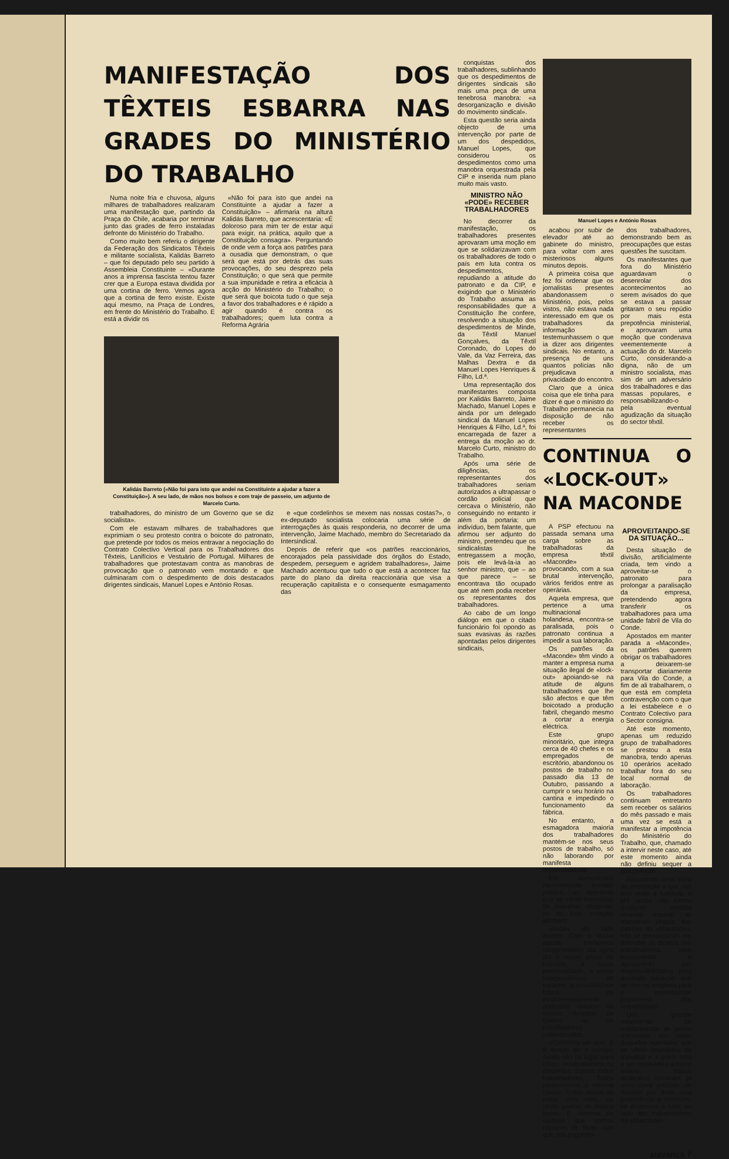MANIFESTAÇÃO DOS TÊXTEIS ESBARRA NAS GRADES DO MINISTÉRIO DO TRABALHO
Numa noite fria e chuvosa, alguns milhares de trabalhadores realizaram uma manifestação que, partindo da Praça do Chile, acabaria por terminar junto das grades de ferro instaladas defronte do Ministério do Trabalho.
Como muito bem referiu o dirigente da Federação dos Sindicatos Têxteis e militante socialista, Kalidás Barreto – que foi deputado pelo seu partido à Assembleia Constituinte – «Durante anos a imprensa fascista tentou fazer crer que a Europa estava dividida por uma cortina de ferro. Vemos agora que a cortina de ferro existe. Existe aqui mesmo, na Praça de Londres, em frente do Ministério do Trabalho. E está a dividir os
«Não foi para isto que andei na Constituinte a ajudar a fazer a Constituição» – afirmaria na altura Kalidás Barreto, que acrescentaria: «É doloroso para mim ter de estar aqui para exigir, na prática, aquilo que a Constituição consagra». Perguntando de onde vem a força aos patrões para a ousadia que demonstram, o que será que está por detrás das suas provocações, do seu desprezo pela Constituição; o que será que permite a sua impunidade e retira a eficácia à acção do Ministério do Trabalho; o que será que boicota tudo o que seja a favor dos trabalhadores e é rápido a agir quando é contra os trabalhadores; quem luta contra a Reforma Agrária
Kalidás Barreto («Não foi para isto que andei na Constituinte a ajudar a fazer a Constituição»). A seu lado, de mãos nos bolsos e com traje de passeio, um adjunto de Marcelo Curto.
trabalhadores, do ministro de um Governo que se diz socialista».
Com ele estavam milhares de trabalhadores que exprimiam o seu protesto contra o boicote do patronato, que pretende por todos os meios entravar a negociação do Contrato Colectivo Vertical para os Trabalhadores dos Têxteis, Lanifícios e Vestuário de Portugal. Milhares de trabalhadores que protestavam contra as manobras de provocação que o patronato vem montando e que culminaram com o despedimento de dois destacados dirigentes sindicais, Manuel Lopes e António Rosas.
e «que cordelinhos se mexem nas nossas costas?», o ex-deputado socialista colocaria uma série de interrogações às quais responderia, no decorrer de uma intervenção, Jaime Machado, membro do Secretariado da Intersindical.
Depois de referir que «os patrões reaccionários, encorajados pela passividade dos órgãos do Estado, despedem, perseguem e agridem trabalhadores», Jaime Machado acentuou que tudo o que está a acontecer faz parte do plano da direita reaccionária que visa a recuperação capitalista e o consequente esmagamento das
conquistas dos trabalhadores, sublinhando que os despedimentos de dirigentes sindicais são mais uma peça de uma tenebrosa manobra: «a desorganização e divisão do movimento sindical».
Esta questão seria ainda objecto de uma intervenção por parte de um dos despedidos, Manuel Lopes, que considerou os despedimentos como uma manobra orquestrada pela CIP e inserida num plano muito mais vasto.
MINISTRO NÃO «PODE» RECEBER TRABALHADORES
No decorrer da manifestação, os trabalhadores presentes aprovaram uma moção em que se solidarizavam com os trabalhadores de todo o país em luta contra os despedimentos, repudiando a atitude do patronato e da CIP, e exigindo que o Ministério do Trabalho assuma as responsabilidades que a Constituição lhe confere, resolvendo a situação dos despedimentos de Minde, da Têxtil Manuel Gonçalves, da Têxtil Coronado, do Lopes do Vale, da Vaz Ferreira, das Malhas Dextra e da Manuel Lopes Henriques & Filho, Ld.ª.
Uma representação dos manifestantes composta por Kalidás Barreto, Jaime Machado, Manuel Lopes e ainda por um delegado sindical da Manuel Lopes Henriques & Filho, Ld.ª, foi encarregada de fazer a entrega da moção ao dr. Marcelo Curto, ministro do Trabalho.
Após uma série de diligências, os representantes dos trabalhadores seriam autorizados a ultrapassar o cordão policial que cercava o Ministério, não conseguindo no entanto ir além da portaria: um indivíduo, bem falante, que afirmou ser adjunto do ministro, pretendeu que os sindicalistas lhe entregassem a moção, pois ele levá-la-ia ao senhor ministro, que – ao que parece – se encontrava tão ocupado que até nem podia receber os representantes dos trabalhadores.
Ao cabo de um longo diálogo em que o citado funcionário foi opondo as suas evasivas às razões apontadas pelos dirigentes sindicais,
Manuel Lopes e António Rosas
acabou por subir de elevador até ao gabinete do ministro, para voltar com ares misteriosos alguns minutos depois.
A primeira coisa que fez foi ordenar que os jornalistas presentes abandonassem o Ministério, pois, pelos vistos, não estava nada interessado em que os trabalhadores da informação testemunhassem o que ia dizer aos dirigentes sindicais. No entanto, a presença de uns quantos polícias não prejudicava a privacidade do encontro.
Claro que a única coisa que ele tinha para dizer é que o ministro do Trabalho permanecia na disposição de não receber os representantes
dos trabalhadores, demonstrando bem as preocupações que estas questões lhe suscitam.
Os manifestantes que fora do Ministério aguardavam o desenrolar dos acontecimentos ao serem avisados do que se estava a passar gritaram o seu repúdio por mais esta prepotência ministerial, e aprovaram uma moção que condenava veementemente a actuação do dr. Marcelo Curto, considerando-a digna, não de um ministro socialista, mas sim de um adversário dos trabalhadores e das massas populares, e responsabilizando-o pela eventual agudização da situação do sector têxtil.
CONTINUA O «LOCK-OUT» NA MACONDE
A PSP efectuou na passada semana uma carga sobre as trabalhadoras da empresa têxtil «Maconde» provocando, com a sua brutal intervenção, vários feridos entre as operárias.
Aquela empresa, que pertence a uma multinacional holandesa, encontra-se paralisada, pois o patronato continua a impedir a sua laboração.
Os patrões da «Maconde» têm vindo a manter a empresa numa situação ilegal de «lock-out» apoiando-se na atitude de alguns trabalhadores que lhe são afectos e que têm boicotado a produção fabril, chegando mesmo a cortar a energia eléctrica.
Este grupo minoritário, que integra cerca de 40 chefes e os empregados de escritório, abandonou os postos de trabalho no passado dia 13 de Outubro, passando a cumprir o seu horário na cantina e impedindo o funcionamento da fábrica.
No entanto, a esmagadora maioria dos trabalhadores mantém-se nos seus postos de trabalho, só não laborando por manifesta impossibilidade.
Em comunicado recentemente tornado público, as operárias que se vêem impedidas de trabalhar, dirigindo-se às suas colegas, afirmam:
«Estais do lado errado. Com a vossa atitude irreflectida comprometeis dia após dia o vosso posto de trabalho, a vossa personalidade, a vossa independência de carácter, a possibilidade futura de incontroversamente poderdes assumir as vossas funções de chefes ou de trabalhadores subordinados.
«Cometeis um erro. E é tempo de o corrigir. Ainda não há lugar para ódios, recalcamentos ou despeitos. Somos todos trabalhadores. Todos pertencemos à mesma classe. Todos temos as mãos com calos, os olhos gastos, os braços duros. E vivemos de salários que somos capazes de fazer com que nos paguem».
APROVEITANDO-SE DA SITUAÇÃO...
Desta situação de divisão, artificialmente criada, tem vindo a aproveitar-se o patronato para prolongar a paralisação da empresa, pretendendo agora transferir os trabalhadores para uma unidade fabril de Vila do Conde.
Apostados em manter parada a «Maconde», os patrões querem obrigar os trabalhadores a deixarem-se transportar diariamente para Vila do Conde, a fim de ali trabalharem, o que está em completa contravenção com o que a lei estabelece e o Contrato Colectivo para o Sector consigna.
Até este momento, apenas um reduzido grupo de trabalhadores se prestou a esta manobra, tendo apenas 10 operários aceitado trabalhar fora do seu local normal de laboração.
Os trabalhadores continuam entretanto sem receber os salários do mês passado e mais uma vez se está a manifestar a impotência do Ministério do Trabalho, que, chamado a intervir neste caso, até este momento ainda não definiu sequer a sua posição.
Assumindo uma linha de orientação a que nos tem vindo a habituar, o MT ainda não tomou qualquer medida visando impedir as manobras ilegais dos patrões da «Maconde», não se preocupando em defender os direitos dos trabalhadores, nem promovendo o apuramento das responsabilidades pela anómala situação que se vive na empresa para o consequente julgamento dos responsáveis.
Um grande movimento de solidariedade se gerou entretanto em torno daqueles operários que se vêem impedidos de trabalhar e a quem está a ser recusado o próprio salário. Vários sindicatos tomaram já uma clara posição de repúdio por mais esta prepotência e mostram-se dispostos a lutar ao lado dos trabalhadores da «Maconde».
alavanca 7